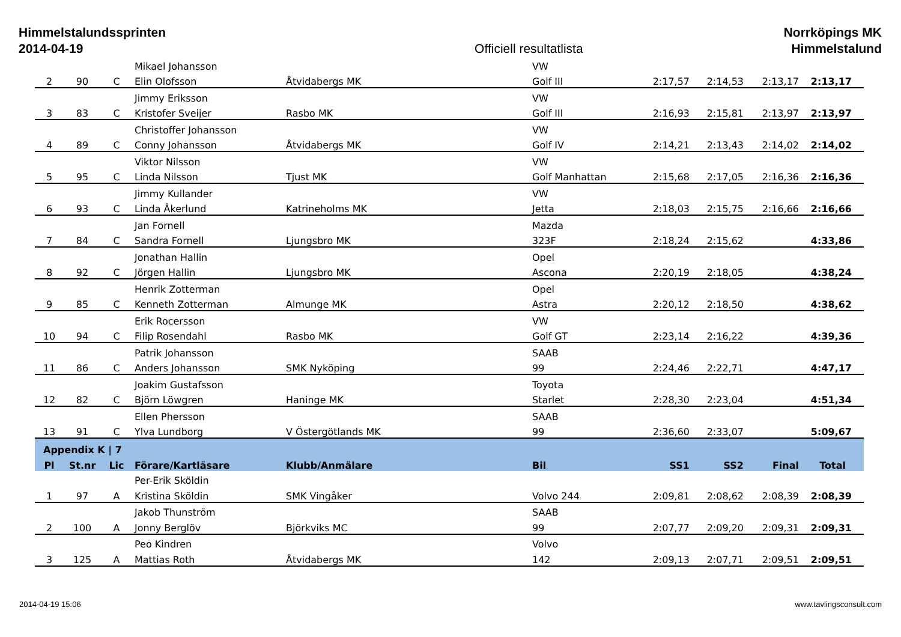Himmelstalundssprinten
2014-04-19
Officiell resultatlista Norrköpings MK
Himmelstalund
| | | | Mikael Johansson | | VW | | | | |
| 2 | 90 | C | Elin Olofsson | Åtvidabergs MK | Golf III | 2:17,57 | 2:14,53 | 2:13,17 | 2:13,17 |
| | | | Jimmy Eriksson | | VW | | | | |
| 3 | 83 | C | Kristofer Sveijer | Rasbo MK | Golf III | 2:16,93 | 2:15,81 | 2:13,97 | 2:13,97 |
| | | | Christoffer Johansson | | VW | | | | |
| 4 | 89 | C | Conny Johansson | Åtvidabergs MK | Golf IV | 2:14,21 | 2:13,43 | 2:14,02 | 2:14,02 |
| | | | Viktor Nilsson | | VW | | | | |
| 5 | 95 | C | Linda Nilsson | Tjust MK | Golf Manhattan | 2:15,68 | 2:17,05 | 2:16,36 | 2:16,36 |
| | | | Jimmy Kullander | | VW | | | | |
| 6 | 93 | C | Linda Åkerlund | Katrineholms MK | Jetta | 2:18,03 | 2:15,75 | 2:16,66 | 2:16,66 |
| | | | Jan Fornell | | Mazda | | | | |
| 7 | 84 | C | Sandra Fornell | Ljungsbro MK | 323F | 2:18,24 | 2:15,62 | | 4:33,86 |
| | | | Jonathan Hallin | | Opel | | | | |
| 8 | 92 | C | Jörgen Hallin | Ljungsbro MK | Ascona | 2:20,19 | 2:18,05 | | 4:38,24 |
| | | | Henrik Zotterman | | Opel | | | | |
| 9 | 85 | C | Kenneth Zotterman | Almunge MK | Astra | 2:20,12 | 2:18,50 | | 4:38,62 |
| | | | Erik Rocersson | | VW | | | | |
| 10 | 94 | C | Filip Rosendahl | Rasbo MK | Golf GT | 2:23,14 | 2:16,22 | | 4:39,36 |
| | | | Patrik Johansson | | SAAB | | | | |
| 11 | 86 | C | Anders Johansson | SMK Nyköping | 99 | 2:24,46 | 2:22,71 | | 4:47,17 |
| | | | Joakim Gustafsson | | Toyota | | | | |
| 12 | 82 | C | Björn Löwgren | Haninge MK | Starlet | 2:28,30 | 2:23,04 | | 4:51,34 |
| | | | Ellen Phersson | | SAAB | | | | |
| 13 | 91 | C | Ylva Lundborg | V Östergötlands MK | 99 | 2:36,60 | 2:33,07 | | 5:09,67 |
| Appendix K / 7 | | | | | | | | | |
| Pl | St.nr | Lic | Förare/Kartläsare | Klubb/Anmälare | Bil | SS1 | SS2 | Final | Total |
| | | | Per-Erik Sköldin | | | | | | |
| 1 | 97 | A | Kristina Sköldin | SMK Vingåker | Volvo 244 | 2:09,81 | 2:08,62 | 2:08,39 | 2:08,39 |
| | | | Jakob Thunström | | SAAB | | | | |
| 2 | 100 | A | Jonny Berglöv | Björkviks MC | 99 | 2:07,77 | 2:09,20 | 2:09,31 | 2:09,31 |
| | | | Peo Kindren | | Volvo | | | | |
| 3 | 125 | A | Mattias Roth | Åtvidabergs MK | 142 | 2:09,13 | 2:07,71 | 2:09,51 | 2:09,51 |
2014-04-19 15:06 www.tavlingsconsult.com